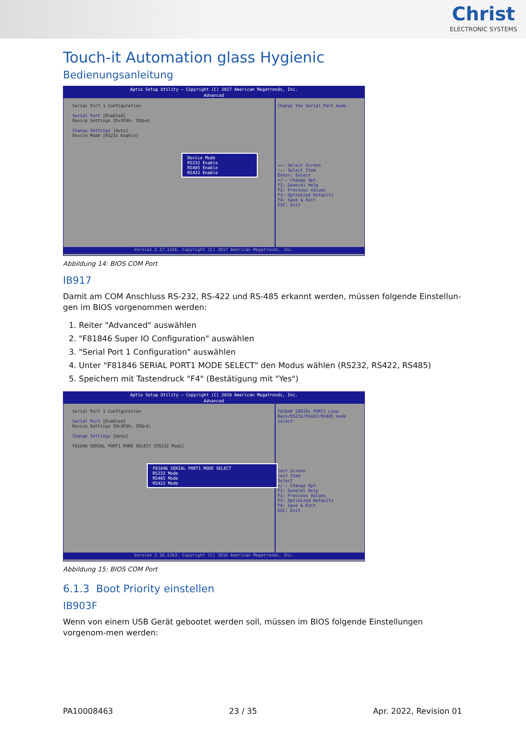Christ
ELECTRONIC SYSTEMS
Touch-it Automation glass Hygienic
Bedienungsanleitung
Aptio Setup Utility – Copyright (C) 2017 American Megatrends, Inc.
Advanced
Serial Port 1 Configuration
Serial Port [Enabled]
Device Settings IO=3F8h; IRQ=4;
Change Settings [Auto]
Device Mode [RS232 Enable]
Device Mode
RS232 Enable
RS485 Enable
RS422 Enable
Change the Serial Port mode.
→←: Select Screen
↑↓: Select Item
Enter: Select
+/-: Change Opt.
F1: General Help
F2: Previous Values
F3: Optimized Defaults
F4: Save & Exit
ESC: Exit
Version 2.17.1246. Copyright (C) 2017 American Megatrends, Inc.
Abbildung 14: BIOS COM Port
IB917
Damit am COM Anschluss RS-232, RS-422 und RS-485 erkannt werden, müssen folgende Einstellun-gen im BIOS vorgenommen werden:
1. Reiter "Advanced" auswählen
2. "F81846 Super IO Configuration" auswählen
3. "Serial Port 1 Configuration" auswählen
4. Unter "F81846 SERIAL PORT1 MODE SELECT" den Modus wählen (RS232, RS422, RS485)
5. Speichern mit Tastendruck "F4" (Bestätigung mit "Yes")
Aptio Setup Utility – Copyright (C) 2018 American Megatrends, Inc.
Advanced
Serial Port 1 Configuration
Serial Port [Enabled]
Device Settings IO=3F8h; IRQ=4;
Change Settings [Auto]
F81846 SERIAL PORT1 MODE SELECT [RS232 Mode]
F81846 SERIAL PORT1 MODE SELECT
RS232 Mode
RS485 Mode
RS422 Mode
F81846 SERIAL PORT1 Loop Back/RS232/RS422/RS485 mode select
lect Screen
lect Item
Select
+/-: Change Opt.
F1: General Help
F2: Previous Values
F3: Optimized Defaults
F4: Save & Exit
ESC: Exit
Version 2.18.1263. Copyright (C) 2018 American Megatrends, Inc.
Abbildung 15: BIOS COM Port
6.1.3 Boot Priority einstellen
IB903F
Wenn von einem USB Gerät gebootet werden soll, müssen im BIOS folgende Einstellungen vorgenom-men werden:
PA10008463 23 / 35 Apr. 2022, Revision 01